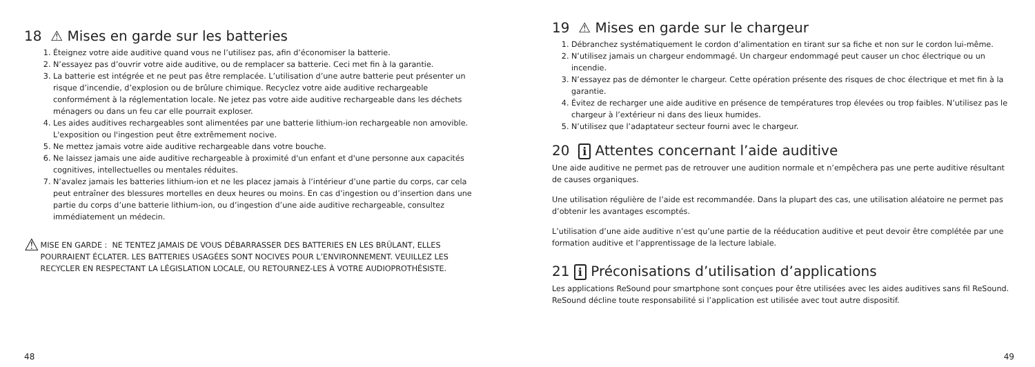18 ⚠ Mises en garde sur les batteries
1. Éteignez votre aide auditive quand vous ne l’utilisez pas, afin d’économiser la batterie.
2. N’essayez pas d’ouvrir votre aide auditive, ou de remplacer sa batterie. Ceci met fin à la garantie.
3. La batterie est intégrée et ne peut pas être remplacée. L’utilisation d’une autre batterie peut présenter un risque d’incendie, d’explosion ou de brûlure chimique. Recyclez votre aide auditive rechargeable conformément à la réglementation locale. Ne jetez pas votre aide auditive rechargeable dans les déchets ménagers ou dans un feu car elle pourrait exploser.
4. Les aides auditives rechargeables sont alimentées par une batterie lithium-ion rechargeable non amovible. L'exposition ou l'ingestion peut être extrêmement nocive.
5. Ne mettez jamais votre aide auditive rechargeable dans votre bouche.
6. Ne laissez jamais une aide auditive rechargeable à proximité d'un enfant et d'une personne aux capacités cognitives, intellectuelles ou mentales réduites.
7. N’avalez jamais les batteries lithium-ion et ne les placez jamais à l’intérieur d’une partie du corps, car cela peut entraîner des blessures mortelles en deux heures ou moins. En cas d’ingestion ou d’insertion dans une partie du corps d’une batterie lithium-ion, ou d’ingestion d’une aide auditive rechargeable, consultez immédiatement un médecin.
⚠
MISE EN GARDE : NE TENTEZ JAMAIS DE VOUS DÉBARRASSER DES BATTERIES EN LES BRÛLANT, ELLES POURRAIENT ÉCLATER. LES BATTERIES USAGÉES SONT NOCIVES POUR L’ENVIRONNEMENT. VEUILLEZ LES RECYCLER EN RESPECTANT LA LÉGISLATION LOCALE, OU RETOURNEZ-LES À VOTRE AUDIOPROTHÉSISTE.
48
19 ⚠ Mises en garde sur le chargeur
1. Débranchez systématiquement le cordon d’alimentation en tirant sur sa fiche et non sur le cordon lui-même.
2. N’utilisez jamais un chargeur endommagé. Un chargeur endommagé peut causer un choc électrique ou un incendie.
3. N’essayez pas de démonter le chargeur. Cette opération présente des risques de choc électrique et met fin à la garantie.
4. Évitez de recharger une aide auditive en présence de températures trop élevées ou trop faibles. N’utilisez pas le chargeur à l’extérieur ni dans des lieux humides.
5. N’utilisez que l’adaptateur secteur fourni avec le chargeur.
20 i Attentes concernant l’aide auditive
Une aide auditive ne permet pas de retrouver une audition normale et n’empêchera pas une perte auditive résultant de causes organiques.
Une utilisation régulière de l’aide est recommandée. Dans la plupart des cas, une utilisation aléatoire ne permet pas d’obtenir les avantages escomptés.
L’utilisation d’une aide auditive n’est qu’une partie de la rééducation auditive et peut devoir être complétée par une formation auditive et l’apprentissage de la lecture labiale.
21 i Préconisations d’utilisation d’applications
Les applications ReSound pour smartphone sont conçues pour être utilisées avec les aides auditives sans fil ReSound. ReSound décline toute responsabilité si l’application est utilisée avec tout autre dispositif.
49